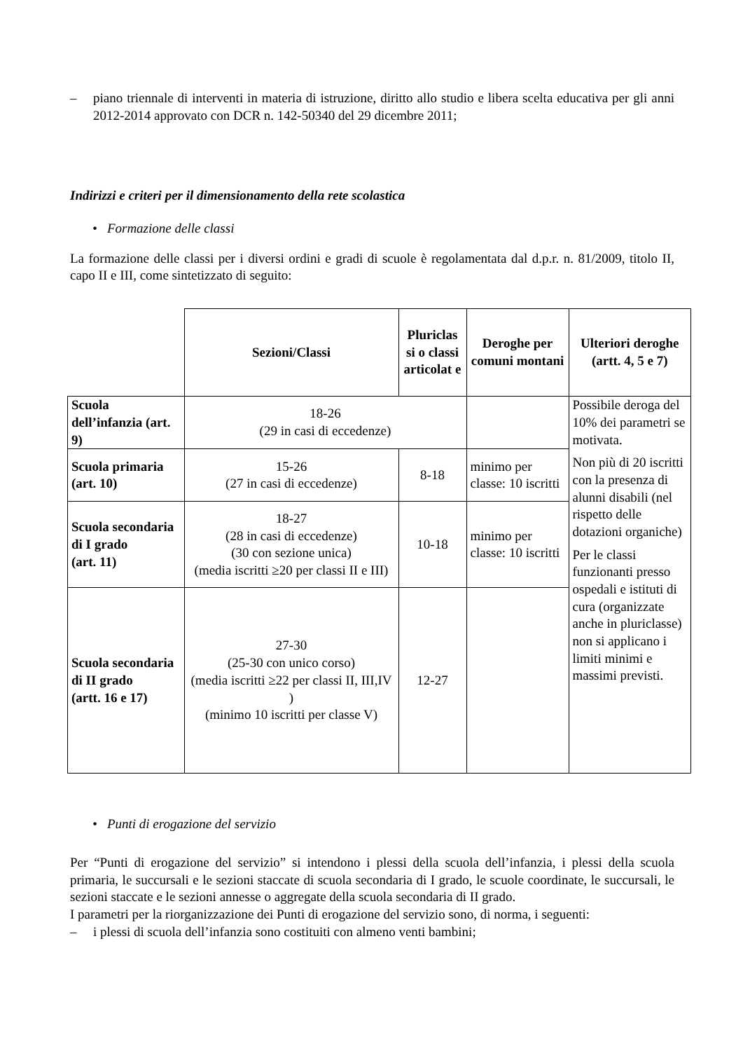– piano triennale di interventi in materia di istruzione, diritto allo studio e libera scelta educativa per gli anni 2012-2014 approvato con DCR n. 142-50340 del 29 dicembre 2011;
Indirizzi e criteri per il dimensionamento della rete scolastica
• Formazione delle classi
La formazione delle classi per i diversi ordini e gradi di scuole è regolamentata dal d.p.r. n. 81/2009, titolo II, capo II e III, come sintetizzato di seguito:
| | Sezioni/Classi | Pluriclas si o classi articolat e | Deroghe per comuni montani | Ulteriori deroghe (artt. 4, 5 e 7) |
| Scuola dell’infanzia (art. 9) | 18-26 (29 in casi di eccedenze) | | | Possibile deroga del 10% dei parametri se motivata. Non più di 20 iscritti con la presenza di alunni disabili (nel rispetto delle dotazioni organiche) Per le classi funzionanti presso ospedali e istituti di cura (organizzate anche in pluriclasse) non si applicano i limiti minimi e massimi previsti. |
| Scuola primaria (art. 10) | 15-26 (27 in casi di eccedenze) | 8-18 | minimo per classe: 10 iscritti | |
| Scuola secondaria di I grado (art. 11) | 18-27 (28 in casi di eccedenze) (30 con sezione unica) (media iscritti ≥20 per classi II e III) | 10-18 | minimo per classe: 10 iscritti | |
| Scuola secondaria di II grado (artt. 16 e 17) | 27-30 (25-30 con unico corso) (media iscritti ≥22 per classi II, III,IV ) (minimo 10 iscritti per classe V) | 12-27 | | |
• Punti di erogazione del servizio
Per “Punti di erogazione del servizio” si intendono i plessi della scuola dell’infanzia, i plessi della scuola primaria, le succursali e le sezioni staccate di scuola secondaria di I grado, le scuole coordinate, le succursali, le sezioni staccate e le sezioni annesse o aggregate della scuola secondaria di II grado.
I parametri per la riorganizzazione dei Punti di erogazione del servizio sono, di norma, i seguenti:
– i plessi di scuola dell’infanzia sono costituiti con almeno venti bambini;